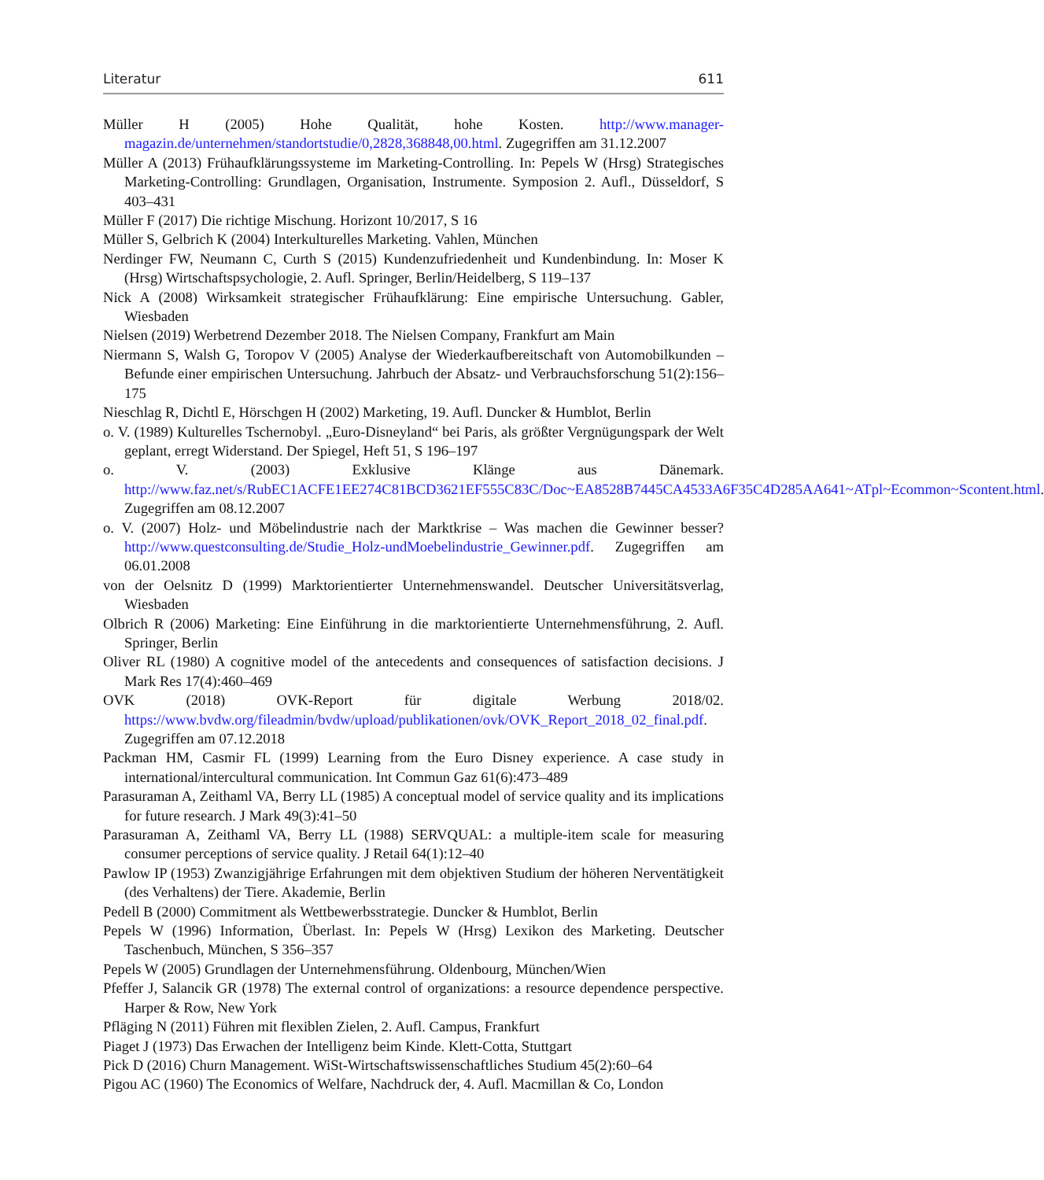Literatur 611
Müller H (2005) Hohe Qualität, hohe Kosten. http://www.manager-magazin.de/unternehmen/standortstudie/0,2828,368848,00.html. Zugegriffen am 31.12.2007
Müller A (2013) Frühaufklärungssysteme im Marketing-Controlling. In: Pepels W (Hrsg) Strategisches Marketing-Controlling: Grundlagen, Organisation, Instrumente. Symposion 2. Aufl., Düsseldorf, S 403–431
Müller F (2017) Die richtige Mischung. Horizont 10/2017, S 16
Müller S, Gelbrich K (2004) Interkulturelles Marketing. Vahlen, München
Nerdinger FW, Neumann C, Curth S (2015) Kundenzufriedenheit und Kundenbindung. In: Moser K (Hrsg) Wirtschaftspsychologie, 2. Aufl. Springer, Berlin/Heidelberg, S 119–137
Nick A (2008) Wirksamkeit strategischer Frühaufklärung: Eine empirische Untersuchung. Gabler, Wiesbaden
Nielsen (2019) Werbetrend Dezember 2018. The Nielsen Company, Frankfurt am Main
Niermann S, Walsh G, Toropov V (2005) Analyse der Wiederkaufbereitschaft von Automobilkunden – Befunde einer empirischen Untersuchung. Jahrbuch der Absatz- und Verbrauchsforschung 51(2):156–175
Nieschlag R, Dichtl E, Hörschgen H (2002) Marketing, 19. Aufl. Duncker & Humblot, Berlin
o. V. (1989) Kulturelles Tschernobyl. „Euro-Disneyland“ bei Paris, als größter Vergnügungspark der Welt geplant, erregt Widerstand. Der Spiegel, Heft 51, S 196–197
o. V. (2003) Exklusive Klänge aus Dänemark. http://www.faz.net/s/RubEC1ACFE1EE274C81BCD3621EF555C83C/Doc~EA8528B7445CA4533A6F35C4D285AA641~ATpl~Ecommon~Scontent.html. Zugegriffen am 08.12.2007
o. V. (2007) Holz- und Möbelindustrie nach der Marktkrise – Was machen die Gewinner besser? http://www.questconsulting.de/Studie_Holz-undMoebelindustrie_Gewinner.pdf. Zugegriffen am 06.01.2008
von der Oelsnitz D (1999) Marktorientierter Unternehmenswandel. Deutscher Universitätsverlag, Wiesbaden
Olbrich R (2006) Marketing: Eine Einführung in die marktorientierte Unternehmensführung, 2. Aufl. Springer, Berlin
Oliver RL (1980) A cognitive model of the antecedents and consequences of satisfaction decisions. J Mark Res 17(4):460–469
OVK (2018) OVK-Report für digitale Werbung 2018/02. https://www.bvdw.org/fileadmin/bvdw/upload/publikationen/ovk/OVK_Report_2018_02_final.pdf. Zugegriffen am 07.12.2018
Packman HM, Casmir FL (1999) Learning from the Euro Disney experience. A case study in international/intercultural communication. Int Commun Gaz 61(6):473–489
Parasuraman A, Zeithaml VA, Berry LL (1985) A conceptual model of service quality and its implications for future research. J Mark 49(3):41–50
Parasuraman A, Zeithaml VA, Berry LL (1988) SERVQUAL: a multiple-item scale for measuring consumer perceptions of service quality. J Retail 64(1):12–40
Pawlow IP (1953) Zwanzigjährige Erfahrungen mit dem objektiven Studium der höheren Nerventätigkeit (des Verhaltens) der Tiere. Akademie, Berlin
Pedell B (2000) Commitment als Wettbewerbsstrategie. Duncker & Humblot, Berlin
Pepels W (1996) Information, Überlast. In: Pepels W (Hrsg) Lexikon des Marketing. Deutscher Taschenbuch, München, S 356–357
Pepels W (2005) Grundlagen der Unternehmensführung. Oldenbourg, München/Wien
Pfeffer J, Salancik GR (1978) The external control of organizations: a resource dependence perspective. Harper & Row, New York
Pfläging N (2011) Führen mit flexiblen Zielen, 2. Aufl. Campus, Frankfurt
Piaget J (1973) Das Erwachen der Intelligenz beim Kinde. Klett-Cotta, Stuttgart
Pick D (2016) Churn Management. WiSt-Wirtschaftswissenschaftliches Studium 45(2):60–64
Pigou AC (1960) The Economics of Welfare, Nachdruck der, 4. Aufl. Macmillan & Co, London